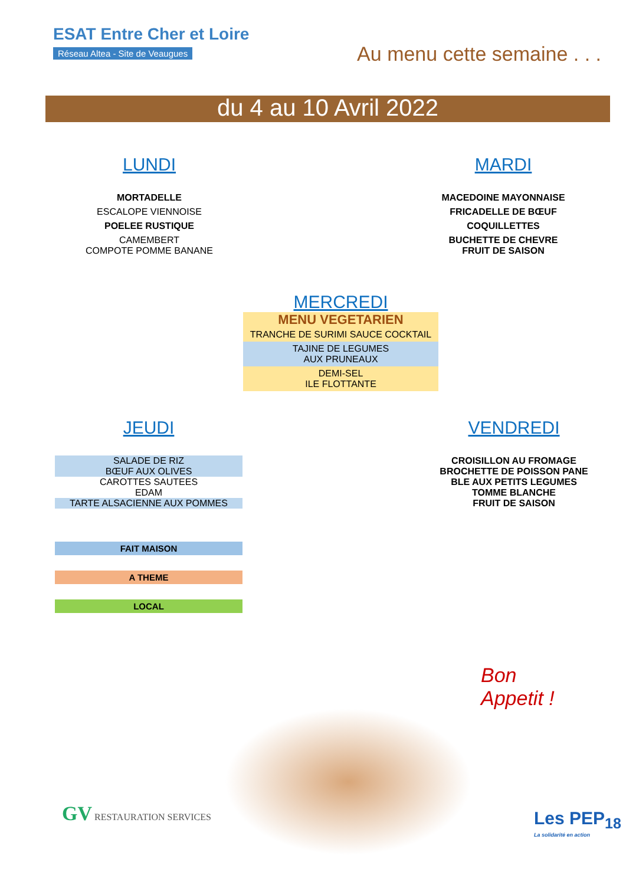ESAT Entre Cher et Loire
Réseau Altea - Site de Veaugues
Au menu cette semaine . . .
du 4 au 10 Avril 2022
LUNDI
MORTADELLE
ESCALOPE VIENNOISE
POELEE RUSTIQUE
CAMEMBERT
COMPOTE POMME BANANE
MARDI
MACEDOINE MAYONNAISE
FRICADELLE DE BŒUF
COQUILLETTES
BUCHETTE DE CHEVRE
FRUIT DE SAISON
MERCREDI
MENU VEGETARIEN
TRANCHE DE SURIMI SAUCE COCKTAIL
TAJINE DE LEGUMES
AUX PRUNEAUX
DEMI-SEL
ILE FLOTTANTE
JEUDI
SALADE DE RIZ
BŒUF AUX OLIVES
CAROTTES SAUTEES
EDAM
TARTE ALSACIENNE AUX POMMES
VENDREDI
CROISILLON AU FROMAGE
BROCHETTE DE POISSON PANE
BLE AUX PETITS LEGUMES
TOMME BLANCHE
FRUIT DE SAISON
FAIT MAISON
A THEME
LOCAL
Bon
Appetit !
GV RESTAURATION SERVICES
Les PEP<sub>18</sub>
La solidarité en action